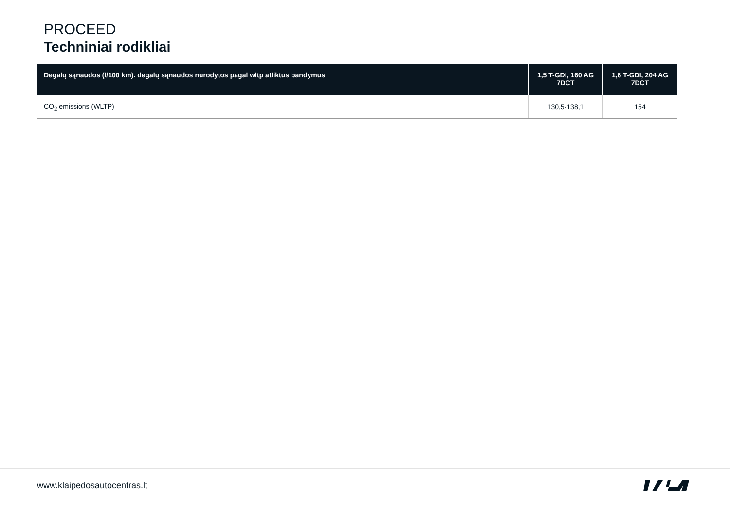PROCEED
Techniniai rodikliai
| Degalų sąnaudos (l/100 km). degalų sąnaudos nurodytos pagal wltp atliktus bandymus | 1,5 T-GDI, 160 AG 7DCT | 1,6 T-GDI, 204 AG 7DCT |
| --- | --- | --- |
| CO<sub>2</sub> emissions (WLTP) | 130,5-138,1 | 154 |
www.klaipedosautocentras.lt